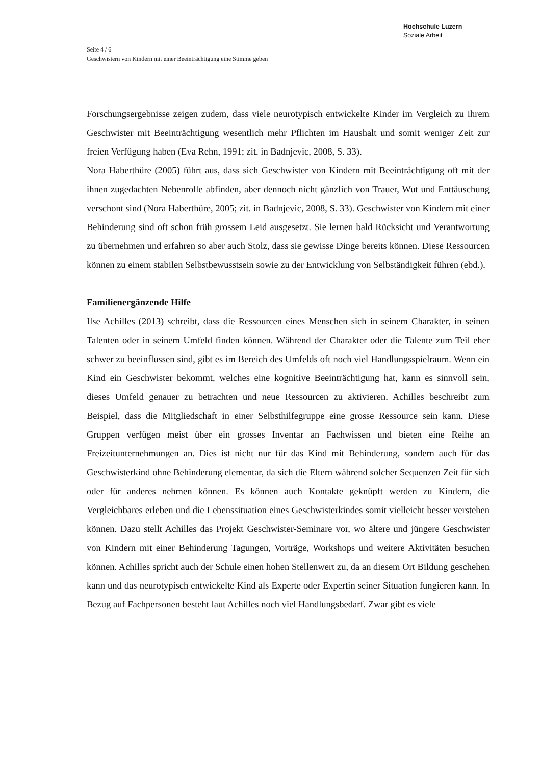Hochschule Luzern
Soziale Arbeit
Seite 4 / 6
Geschwistern von Kindern mit einer Beeinträchtigung eine Stimme geben
Forschungsergebnisse zeigen zudem, dass viele neurotypisch entwickelte Kinder im Vergleich zu ihrem Geschwister mit Beeinträchtigung wesentlich mehr Pflichten im Haushalt und somit weniger Zeit zur freien Verfügung haben (Eva Rehn, 1991; zit. in Badnjevic, 2008, S. 33).
Nora Haberthüre (2005) führt aus, dass sich Geschwister von Kindern mit Beeinträchtigung oft mit der ihnen zugedachten Nebenrolle abfinden, aber dennoch nicht gänzlich von Trauer, Wut und Enttäuschung verschont sind (Nora Haberthüre, 2005; zit. in Badnjevic, 2008, S. 33). Geschwister von Kindern mit einer Behinderung sind oft schon früh grossem Leid ausgesetzt. Sie lernen bald Rücksicht und Verantwortung zu übernehmen und erfahren so aber auch Stolz, dass sie gewisse Dinge bereits können. Diese Ressourcen können zu einem stabilen Selbstbewusstsein sowie zu der Entwicklung von Selbständigkeit führen (ebd.).
Familienergänzende Hilfe
Ilse Achilles (2013) schreibt, dass die Ressourcen eines Menschen sich in seinem Charakter, in seinen Talenten oder in seinem Umfeld finden können. Während der Charakter oder die Talente zum Teil eher schwer zu beeinflussen sind, gibt es im Bereich des Umfelds oft noch viel Handlungsspielraum. Wenn ein Kind ein Geschwister bekommt, welches eine kognitive Beeinträchtigung hat, kann es sinnvoll sein, dieses Umfeld genauer zu betrachten und neue Ressourcen zu aktivieren. Achilles beschreibt zum Beispiel, dass die Mitgliedschaft in einer Selbsthilfegruppe eine grosse Ressource sein kann. Diese Gruppen verfügen meist über ein grosses Inventar an Fachwissen und bieten eine Reihe an Freizeitunternehmungen an. Dies ist nicht nur für das Kind mit Behinderung, sondern auch für das Geschwisterkind ohne Behinderung elementar, da sich die Eltern während solcher Sequenzen Zeit für sich oder für anderes nehmen können. Es können auch Kontakte geknüpft werden zu Kindern, die Vergleichbares erleben und die Lebenssituation eines Geschwisterkindes somit vielleicht besser verstehen können. Dazu stellt Achilles das Projekt Geschwister-Seminare vor, wo ältere und jüngere Geschwister von Kindern mit einer Behinderung Tagungen, Vorträge, Workshops und weitere Aktivitäten besuchen können. Achilles spricht auch der Schule einen hohen Stellenwert zu, da an diesem Ort Bildung geschehen kann und das neurotypisch entwickelte Kind als Experte oder Expertin seiner Situation fungieren kann. In Bezug auf Fachpersonen besteht laut Achilles noch viel Handlungsbedarf. Zwar gibt es viele